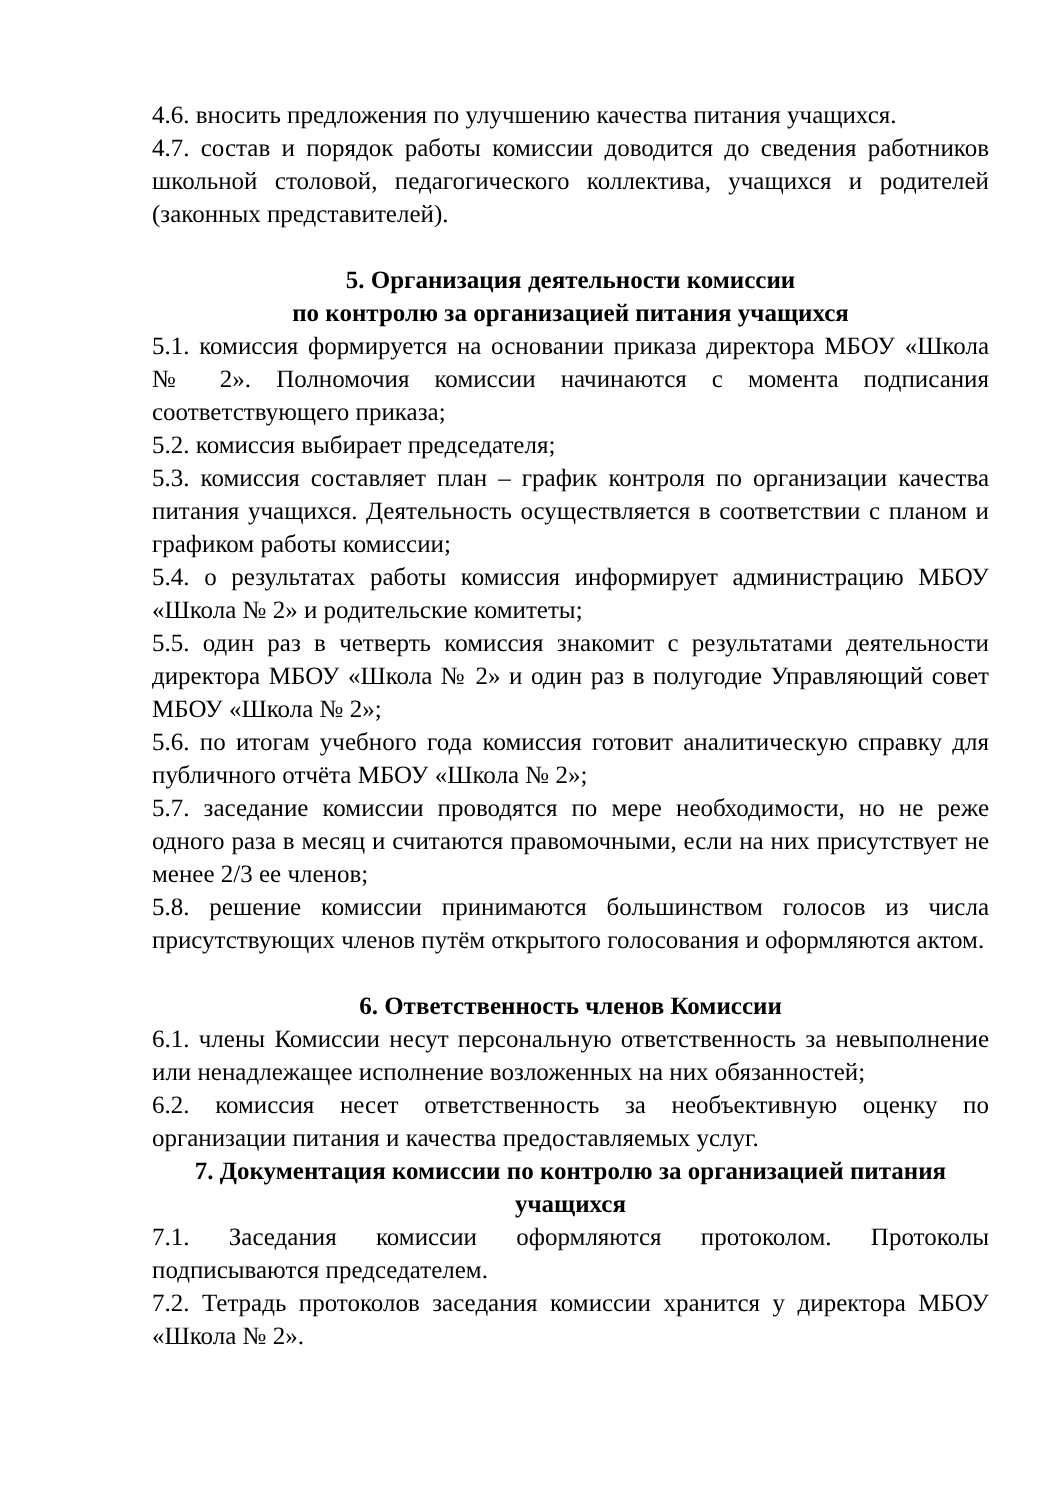4.6. вносить предложения по улучшению качества питания учащихся.
4.7. состав и порядок работы комиссии доводится до сведения работников школьной столовой, педагогического коллектива, учащихся и родителей (законных представителей).
5. Организация деятельности комиссии
по контролю за организацией питания учащихся
5.1. комиссия формируется на основании приказа директора МБОУ «Школа № 2». Полномочия комиссии начинаются с момента подписания соответствующего приказа;
5.2. комиссия выбирает председателя;
5.3. комиссия составляет план – график контроля по организации качества питания учащихся. Деятельность осуществляется в соответствии с планом и графиком работы комиссии;
5.4. о результатах работы комиссия информирует администрацию МБОУ «Школа № 2» и родительские комитеты;
5.5. один раз в четверть комиссия знакомит с результатами деятельности директора МБОУ «Школа № 2» и один раз в полугодие Управляющий совет МБОУ «Школа № 2»;
5.6. по итогам учебного года комиссия готовит аналитическую справку для публичного отчёта МБОУ «Школа № 2»;
5.7. заседание комиссии проводятся по мере необходимости, но не реже одного раза в месяц и считаются правомочными, если на них присутствует не менее 2/3 ее членов;
5.8. решение комиссии принимаются большинством голосов из числа присутствующих членов путём открытого голосования и оформляются актом.
6. Ответственность членов Комиссии
6.1. члены Комиссии несут персональную ответственность за невыполнение или ненадлежащее исполнение возложенных на них обязанностей;
6.2. комиссия несет ответственность за необъективную оценку по организации питания и качества предоставляемых услуг.
7. Документация комиссии по контролю за организацией питания учащихся
7.1. Заседания комиссии оформляются протоколом. Протоколы подписываются председателем.
7.2. Тетрадь протоколов заседания комиссии хранится у директора МБОУ «Школа № 2».